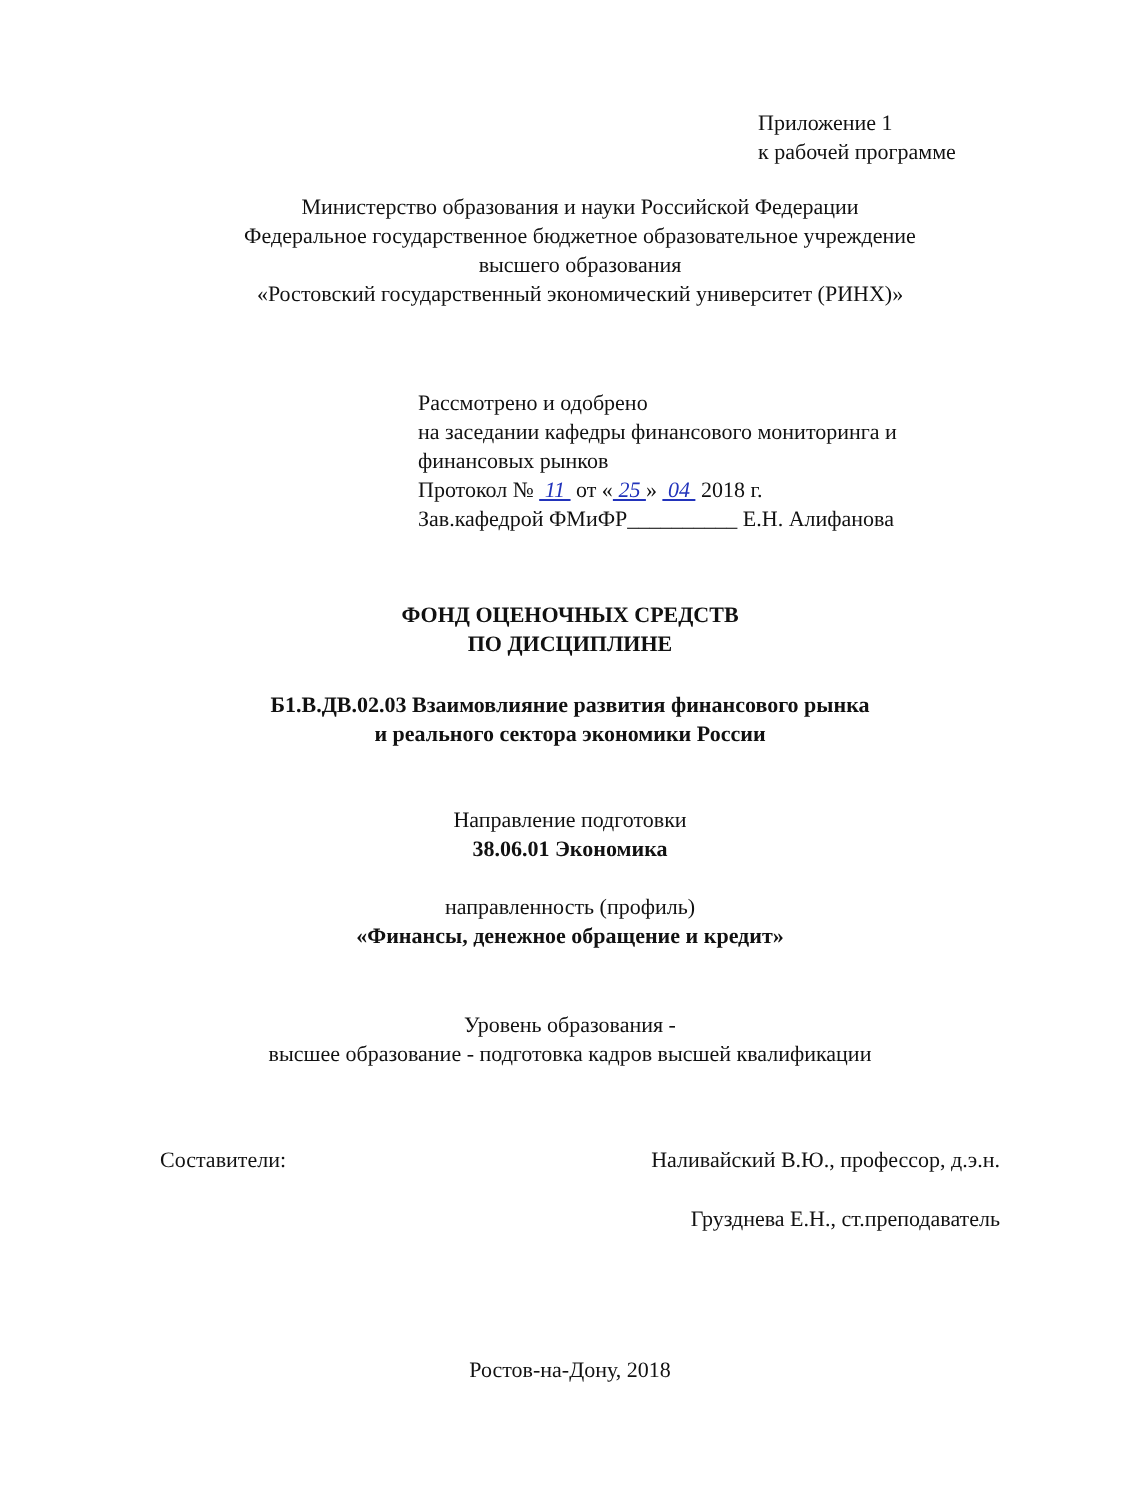Приложение 1
к рабочей программе
Министерство образования и науки Российской Федерации
Федеральное государственное бюджетное образовательное учреждение
высшего образования
«Ростовский государственный экономический университет (РИНХ)»
Рассмотрено и одобрено
на заседании кафедры финансового мониторинга и
финансовых рынков
Протокол № 11 от « 25 » 04 2018 г.
Зав.кафедрой ФМиФР__________ Е.Н. Алифанова
ФОНД ОЦЕНОЧНЫХ СРЕДСТВ
ПО ДИСЦИПЛИНЕ
Б1.В.ДВ.02.03 Взаимовлияние развития финансового рынка
и реального сектора экономики России
Направление подготовки
38.06.01 Экономика
направленность (профиль)
«Финансы, денежное обращение и кредит»
Уровень образования -
высшее образование - подготовка кадров высшей квалификации
Составители: Наливайский В.Ю., профессор, д.э.н.
Грузднева Е.Н., ст.преподаватель
Ростов-на-Дону, 2018